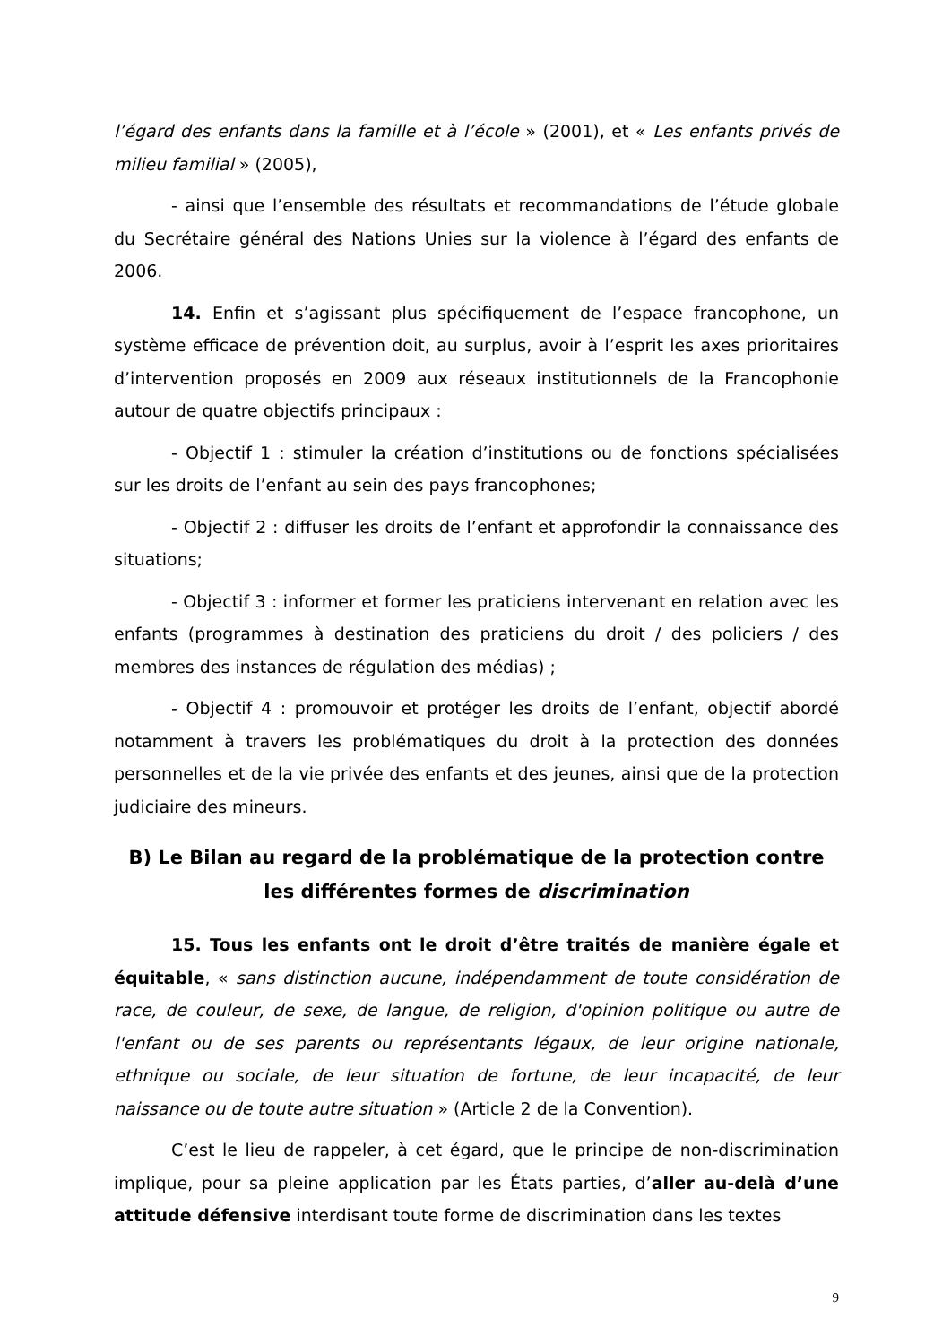l’égard des enfants dans la famille et à l’école » (2001), et « Les enfants privés de milieu familial » (2005),
- ainsi que l’ensemble des résultats et recommandations de l’étude globale du Secrétaire général des Nations Unies sur la violence à l’égard des enfants de 2006.
14. Enfin et s’agissant plus spécifiquement de l’espace francophone, un système efficace de prévention doit, au surplus, avoir à l’esprit les axes prioritaires d’intervention proposés en 2009 aux réseaux institutionnels de la Francophonie autour de quatre objectifs principaux :
- Objectif 1 : stimuler la création d’institutions ou de fonctions spécialisées sur les droits de l’enfant au sein des pays francophones;
- Objectif 2 : diffuser les droits de l’enfant et approfondir la connaissance des situations;
- Objectif 3 : informer et former les praticiens intervenant en relation avec les enfants (programmes à destination des praticiens du droit / des policiers / des membres des instances de régulation des médias) ;
- Objectif 4 : promouvoir et protéger les droits de l’enfant, objectif abordé notamment à travers les problématiques du droit à la protection des données personnelles et de la vie privée des enfants et des jeunes, ainsi que de la protection judiciaire des mineurs.
B) Le Bilan au regard de la problématique de la protection contre les différentes formes de discrimination
15. Tous les enfants ont le droit d’être traités de manière égale et équitable, « sans distinction aucune, indépendamment de toute considération de race, de couleur, de sexe, de langue, de religion, d'opinion politique ou autre de l'enfant ou de ses parents ou représentants légaux, de leur origine nationale, ethnique ou sociale, de leur situation de fortune, de leur incapacité, de leur naissance ou de toute autre situation » (Article 2 de la Convention).
C’est le lieu de rappeler, à cet égard, que le principe de non-discrimination implique, pour sa pleine application par les États parties, d’aller au-delà d’une attitude défensive interdisant toute forme de discrimination dans les textes
9